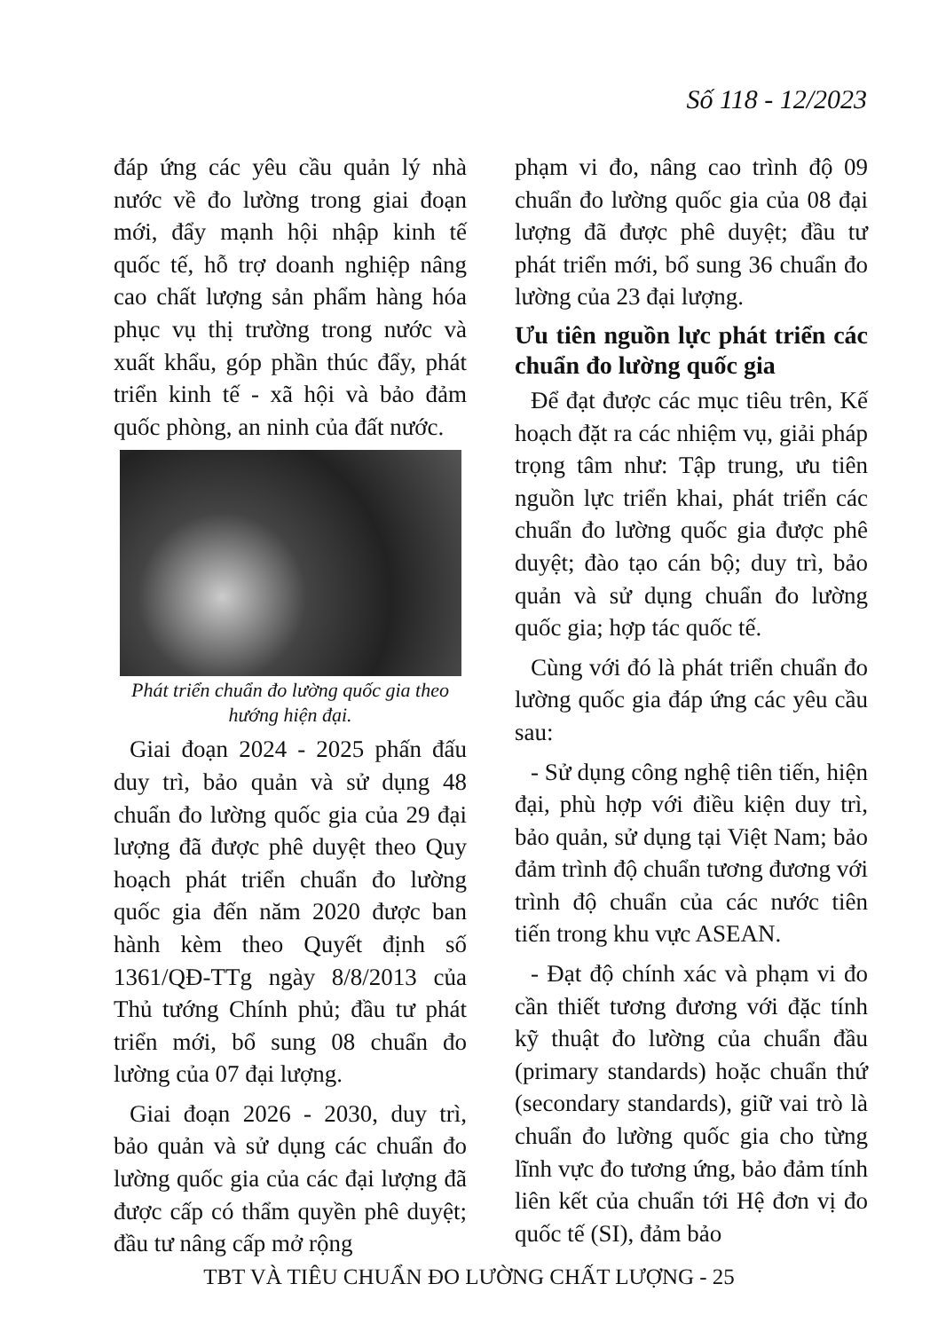Số 118 - 12/2023
đáp ứng các yêu cầu quản lý nhà nước về đo lường trong giai đoạn mới, đẩy mạnh hội nhập kinh tế quốc tế, hỗ trợ doanh nghiệp nâng cao chất lượng sản phẩm hàng hóa phục vụ thị trường trong nước và xuất khẩu, góp phần thúc đẩy, phát triển kinh tế - xã hội và bảo đảm quốc phòng, an ninh của đất nước.
Phát triển chuẩn đo lường quốc gia theo hướng hiện đại.
Giai đoạn 2024 - 2025 phấn đấu duy trì, bảo quản và sử dụng 48 chuẩn đo lường quốc gia của 29 đại lượng đã được phê duyệt theo Quy hoạch phát triển chuẩn đo lường quốc gia đến năm 2020 được ban hành kèm theo Quyết định số 1361/QĐ-TTg ngày 8/8/2013 của Thủ tướng Chính phủ; đầu tư phát triển mới, bổ sung 08 chuẩn đo lường của 07 đại lượng.
Giai đoạn 2026 - 2030, duy trì, bảo quản và sử dụng các chuẩn đo lường quốc gia của các đại lượng đã được cấp có thẩm quyền phê duyệt; đầu tư nâng cấp mở rộng
phạm vi đo, nâng cao trình độ 09 chuẩn đo lường quốc gia của 08 đại lượng đã được phê duyệt; đầu tư phát triển mới, bổ sung 36 chuẩn đo lường của 23 đại lượng.
Ưu tiên nguồn lực phát triển các chuẩn đo lường quốc gia
Để đạt được các mục tiêu trên, Kế hoạch đặt ra các nhiệm vụ, giải pháp trọng tâm như: Tập trung, ưu tiên nguồn lực triển khai, phát triển các chuẩn đo lường quốc gia được phê duyệt; đào tạo cán bộ; duy trì, bảo quản và sử dụng chuẩn đo lường quốc gia; hợp tác quốc tế.
Cùng với đó là phát triển chuẩn đo lường quốc gia đáp ứng các yêu cầu sau:
- Sử dụng công nghệ tiên tiến, hiện đại, phù hợp với điều kiện duy trì, bảo quản, sử dụng tại Việt Nam; bảo đảm trình độ chuẩn tương đương với trình độ chuẩn của các nước tiên tiến trong khu vực ASEAN.
- Đạt độ chính xác và phạm vi đo cần thiết tương đương với đặc tính kỹ thuật đo lường của chuẩn đầu (primary standards) hoặc chuẩn thứ (secondary standards), giữ vai trò là chuẩn đo lường quốc gia cho từng lĩnh vực đo tương ứng, bảo đảm tính liên kết của chuẩn tới Hệ đơn vị đo quốc tế (SI), đảm bảo
TBT VÀ TIÊU CHUẨN ĐO LƯỜNG CHẤT LƯỢNG - 25